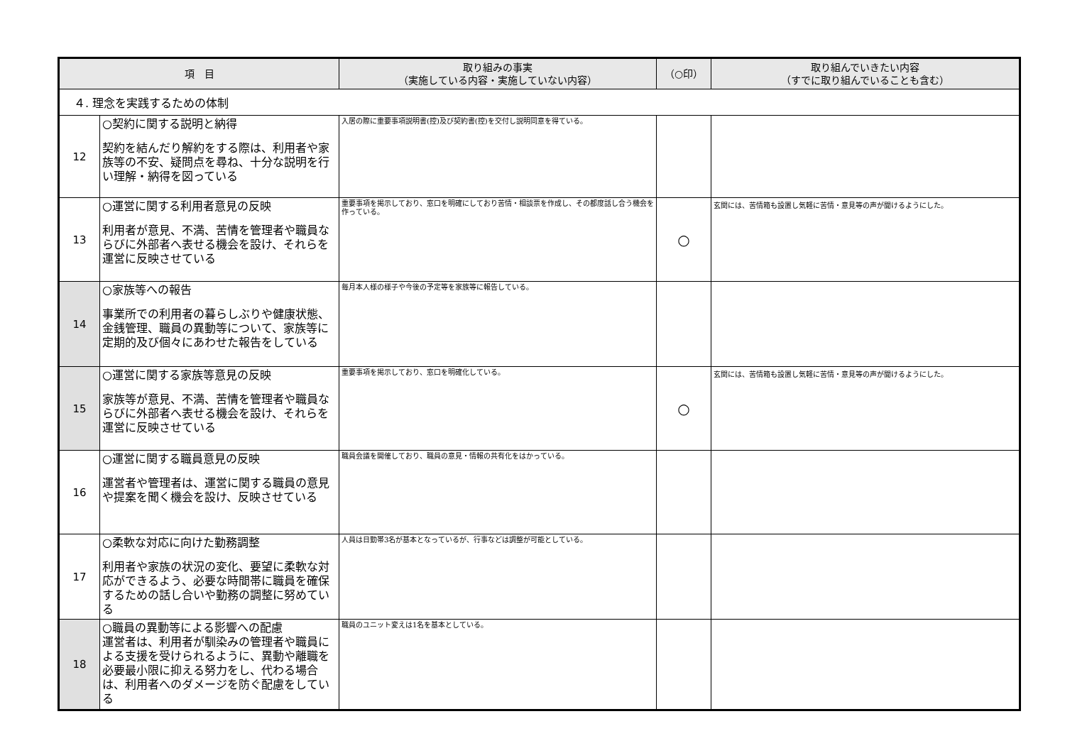| 項 目 | | 取り組みの事実 （実施している内容・実施していない内容） | （○印） | 取り組んでいきたい内容 （すでに取り組んでいることも含む） |
| --- | --- | --- | --- | --- |
| ４. 理念を実践するための体制 | | | | |
| 12 | ○契約に関する説明と納得 契約を結んだり解約をする際は、利用者や家族等の不安、疑問点を尋ね、十分な説明を行い理解・納得を図っている | 入居の際に重要事項説明書(控)及び契約書(控)を交付し説明同意を得ている。 | | |
| 13 | ○運営に関する利用者意見の反映 利用者が意見、不満、苦情を管理者や職員ならびに外部者へ表せる機会を設け、それらを運営に反映させている | 重要事項を掲示しており、窓口を明確にしており苦情・相談票を作成し、その都度話し合う機会を作っている。 | ○ | 玄関には、苦情箱も設置し気軽に苦情・意見等の声が聞けるようにした。 |
| 14 | ○家族等への報告 事業所での利用者の暮らしぶりや健康状態、金銭管理、職員の異動等について、家族等に定期的及び個々にあわせた報告をしている | 毎月本人様の様子や今後の予定等を家族等に報告している。 | | |
| 15 | ○運営に関する家族等意見の反映 家族等が意見、不満、苦情を管理者や職員ならびに外部者へ表せる機会を設け、それらを運営に反映させている | 重要事項を掲示しており、窓口を明確化している。 | ○ | 玄関には、苦情箱も設置し気軽に苦情・意見等の声が聞けるようにした。 |
| 16 | ○運営に関する職員意見の反映 運営者や管理者は、運営に関する職員の意見や提案を聞く機会を設け、反映させている | 職員会議を開催しており、職員の意見・情報の共有化をはかっている。 | | |
| 17 | ○柔軟な対応に向けた勤務調整 利用者や家族の状況の変化、要望に柔軟な対応ができるよう、必要な時間帯に職員を確保するための話し合いや勤務の調整に努めている | 人員は日勤帯3名が基本となっているが、行事などは調整が可能としている。 | | |
| 18 | ○職員の異動等による影響への配慮 運営者は、利用者が馴染みの管理者や職員による支援を受けられるように、異動や離職を必要最小限に抑える努力をし、代わる場合は、利用者へのダメージを防ぐ配慮をしている | 職員のユニット変えは1名を基本としている。 | | |